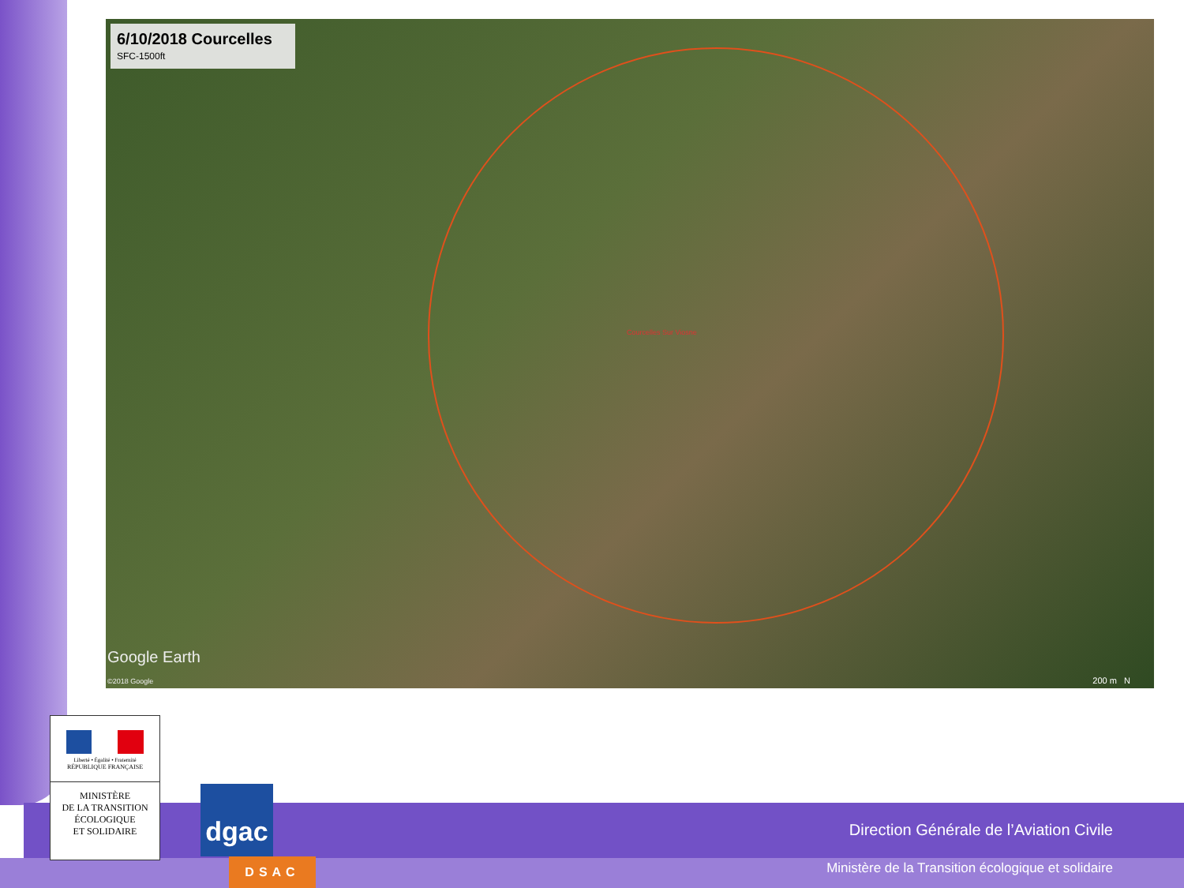6/10/2018 Courcelles
SFC-1500ft
Courcelles Sur Viosne
Google Earth
©2018 Google 200 m N
Direction Générale de l’Aviation Civile
Ministère de la Transition écologique et solidaire
Liberté • Égalité • Fraternité
RÉPUBLIQUE FRANÇAISE
MINISTÈRE
DE LA TRANSITION
ÉCOLOGIQUE
ET SOLIDAIRE
dgac
DSAC